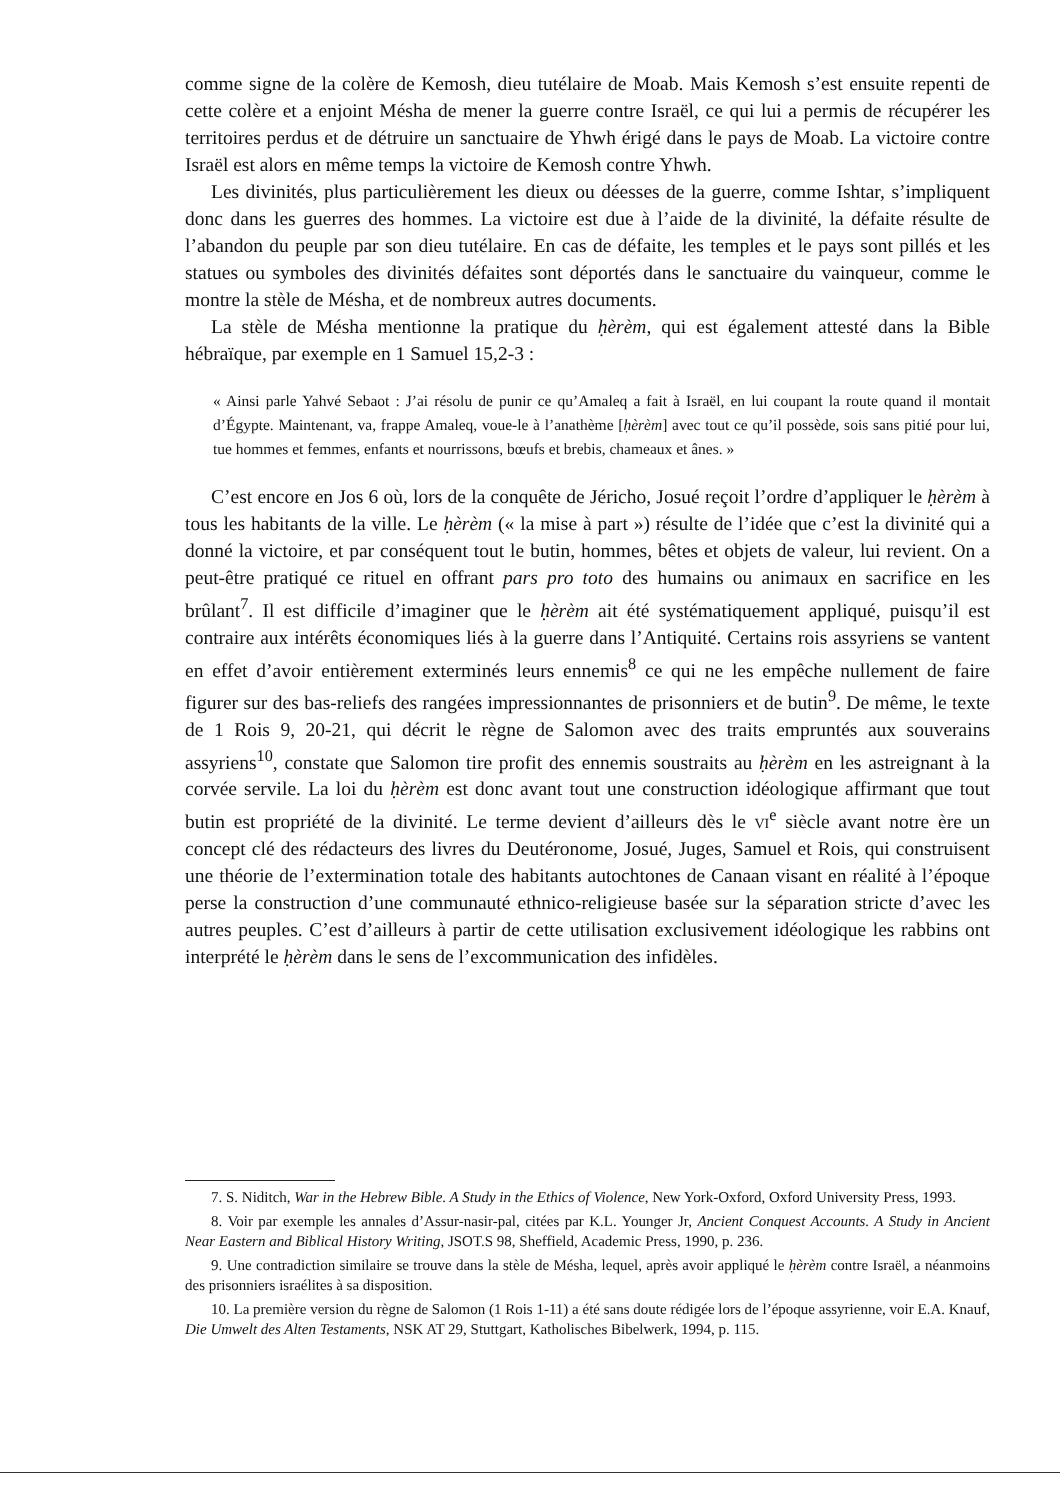comme signe de la colère de Kemosh, dieu tutélaire de Moab. Mais Kemosh s’est ensuite repenti de cette colère et a enjoint Mésha de mener la guerre contre Israël, ce qui lui a permis de récupérer les territoires perdus et de détruire un sanctuaire de Yhwh érigé dans le pays de Moab. La victoire contre Israël est alors en même temps la victoire de Kemosh contre Yhwh.
Les divinités, plus particulièrement les dieux ou déesses de la guerre, comme Ishtar, s’impliquent donc dans les guerres des hommes. La victoire est due à l’aide de la divinité, la défaite résulte de l’abandon du peuple par son dieu tutélaire. En cas de défaite, les temples et le pays sont pillés et les statues ou symboles des divinités défaites sont déportés dans le sanctuaire du vainqueur, comme le montre la stèle de Mésha, et de nombreux autres documents.
La stèle de Mésha mentionne la pratique du ḥèrèm, qui est également attesté dans la Bible hébraïque, par exemple en 1 Samuel 15,2-3 :
« Ainsi parle Yahvé Sebaot : J’ai résolu de punir ce qu’Amaleq a fait à Israël, en lui coupant la route quand il montait d’Égypte. Maintenant, va, frappe Amaleq, voue-le à l’anathème [ḥèrèm] avec tout ce qu’il possède, sois sans pitié pour lui, tue hommes et femmes, enfants et nourrissons, bœufs et brebis, chameaux et ânes. »
C’est encore en Jos 6 où, lors de la conquête de Jéricho, Josué reçoit l’ordre d’appliquer le ḥèrèm à tous les habitants de la ville. Le ḥèrèm (« la mise à part ») résulte de l’idée que c’est la divinité qui a donné la victoire, et par conséquent tout le butin, hommes, bêtes et objets de valeur, lui revient. On a peut-être pratiqué ce rituel en offrant pars pro toto des humains ou animaux en sacrifice en les brûlant<sup>7</sup>. Il est difficile d’imaginer que le ḥèrèm ait été systématiquement appliqué, puisqu’il est contraire aux intérêts économiques liés à la guerre dans l’Antiquité. Certains rois assyriens se vantent en effet d’avoir entièrement exterminés leurs ennemis<sup>8</sup> ce qui ne les empêche nullement de faire figurer sur des bas-reliefs des rangées impressionnantes de prisonniers et de butin<sup>9</sup>. De même, le texte de 1 Rois 9, 20-21, qui décrit le règne de Salomon avec des traits empruntés aux souverains assyriens<sup>10</sup>, constate que Salomon tire profit des ennemis soustraits au ḥèrèm en les astreignant à la corvée servile. La loi du ḥèrèm est donc avant tout une construction idéologique affirmant que tout butin est propriété de la divinité. Le terme devient d’ailleurs dès le vi<sup>e</sup> siècle avant notre ère un concept clé des rédacteurs des livres du Deutéronome, Josué, Juges, Samuel et Rois, qui construisent une théorie de l’extermination totale des habitants autochtones de Canaan visant en réalité à l’époque perse la construction d’une communauté ethnico-religieuse basée sur la séparation stricte d’avec les autres peuples. C’est d’ailleurs à partir de cette utilisation exclusivement idéologique les rabbins ont interprété le ḥèrèm dans le sens de l’excommunication des infidèles.
7. S. Niditch, War in the Hebrew Bible. A Study in the Ethics of Violence, New York-Oxford, Oxford University Press, 1993.
8. Voir par exemple les annales d’Assur-nasir-pal, citées par K.L. Younger Jr, Ancient Conquest Accounts. A Study in Ancient Near Eastern and Biblical History Writing, JSOT.S 98, Sheffield, Academic Press, 1990, p. 236.
9. Une contradiction similaire se trouve dans la stèle de Mésha, lequel, après avoir appliqué le ḥèrèm contre Israël, a néanmoins des prisonniers israélites à sa disposition.
10. La première version du règne de Salomon (1 Rois 1-11) a été sans doute rédigée lors de l’époque assyrienne, voir E.A. Knauf, Die Umwelt des Alten Testaments, NSK AT 29, Stuttgart, Katholisches Bibelwerk, 1994, p. 115.